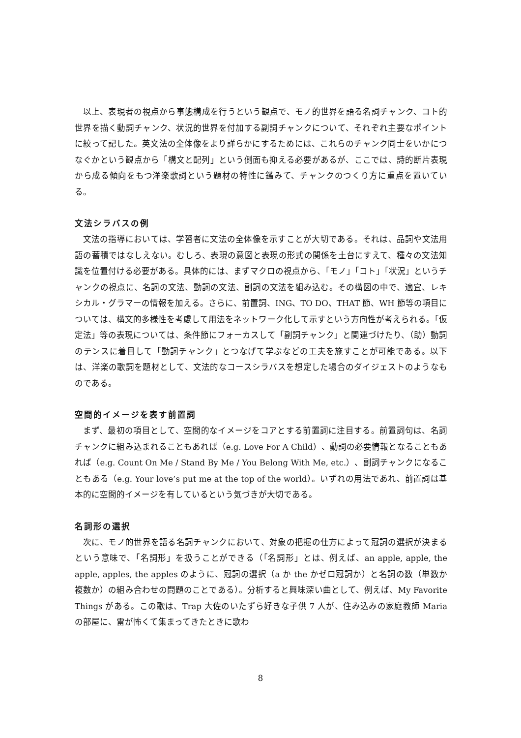以上、表現者の視点から事態構成を行うという観点で、モノ的世界を語る名詞チャンク、コト的世界を描く動詞チャンク、状況的世界を付加する副詞チャンクについて、それぞれ主要なポイントに絞って記した。英文法の全体像をより詳らかにするためには、これらのチャンク同士をいかにつなぐかという観点から「構文と配列」という側面も抑える必要があるが、ここでは、詩的断片表現から成る傾向をもつ洋楽歌詞という題材の特性に鑑みて、チャンクのつくり方に重点を置いている。
文法シラバスの例
文法の指導においては、学習者に文法の全体像を示すことが大切である。それは、品詞や文法用語の蓄積ではなしえない。むしろ、表現の意図と表現の形式の関係を土台にすえて、種々の文法知識を位置付ける必要がある。具体的には、まずマクロの視点から、「モノ」「コト」「状況」というチャンクの視点に、名詞の文法、動詞の文法、副詞の文法を組み込む。その構図の中で、適宜、レキシカル・グラマーの情報を加える。さらに、前置詞、ING、TO DO、THAT 節、WH 節等の項目については、構文的多様性を考慮して用法をネットワーク化して示すという方向性が考えられる。「仮定法」等の表現については、条件節にフォーカスして「副詞チャンク」と関連づけたり、（助）動詞のテンスに着目して「動詞チャンク」とつなげて学ぶなどの工夫を施すことが可能である。以下は、洋楽の歌詞を題材として、文法的なコースシラバスを想定した場合のダイジェストのようなものである。
空間的イメージを表す前置詞
まず、最初の項目として、空間的なイメージをコアとする前置詞に注目する。前置詞句は、名詞チャンクに組み込まれることもあれば（e.g. Love For A Child）、動詞の必要情報となることもあれば（e.g. Count On Me / Stand By Me / You Belong With Me, etc.）、副詞チャンクになることもある（e.g. Your love’s put me at the top of the world）。いずれの用法であれ、前置詞は基本的に空間的イメージを有しているという気づきが大切である。
名詞形の選択
次に、モノ的世界を語る名詞チャンクにおいて、対象の把握の仕方によって冠詞の選択が決まるという意味で、「名詞形」を扱うことができる（「名詞形」とは、例えば、an apple, apple, the apple, apples, the apples のように、冠詞の選択（a か the かゼロ冠詞か）と名詞の数（単数か複数か）の組み合わせの問題のことである）。分析すると興味深い曲として、例えば、My Favorite Things がある。この歌は、Trap 大佐のいたずら好きな子供 7 人が、住み込みの家庭教師 Maria の部屋に、雷が怖くて集まってきたときに歌わ
8